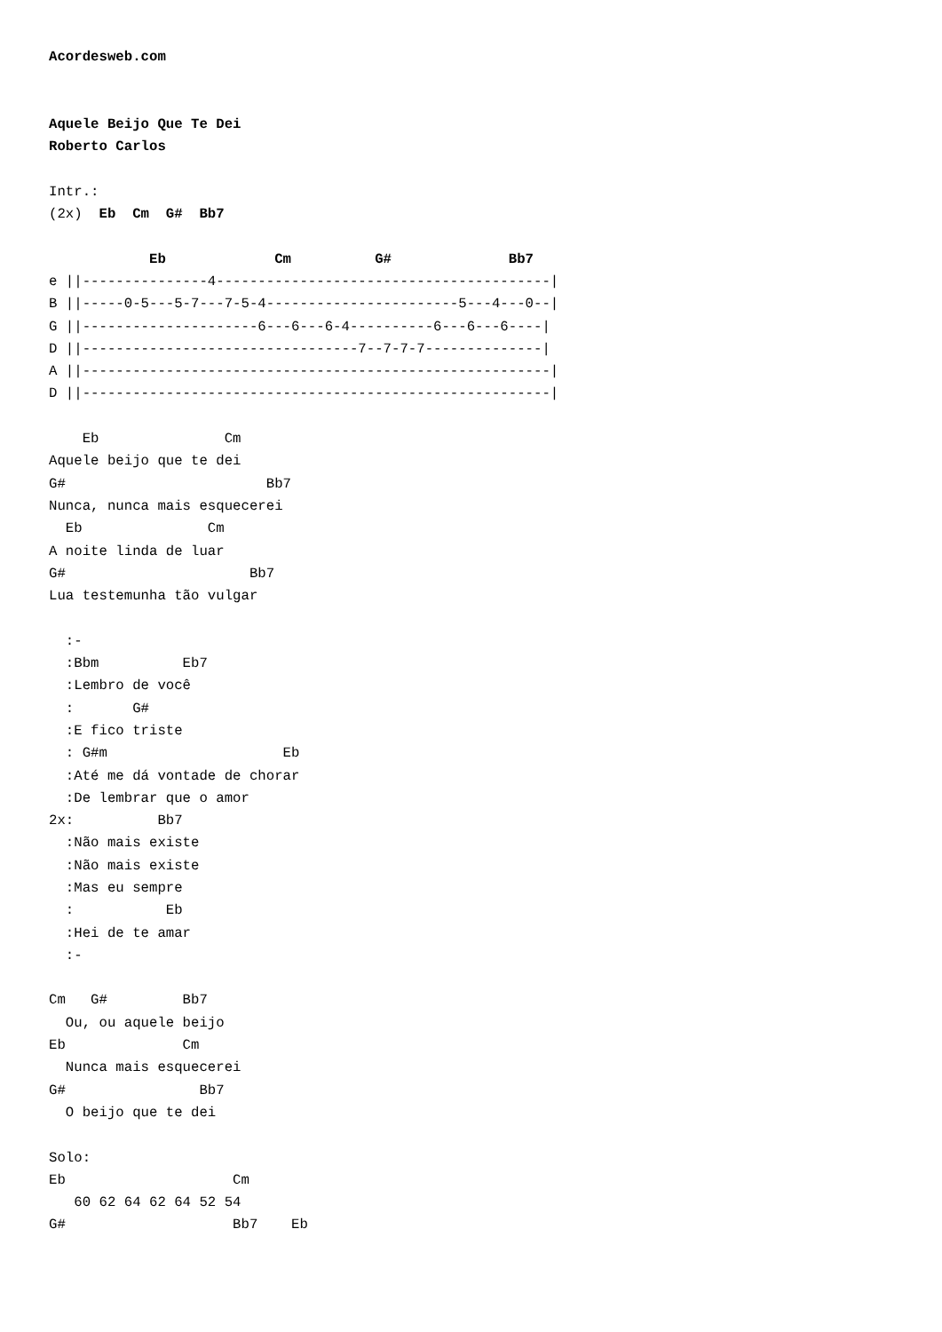Acordesweb.com


Aquele Beijo Que Te Dei
Roberto Carlos

Intr.:
(2x)  Eb  Cm  G#  Bb7

            Eb             Cm          G#              Bb7
e ||---------------4----------------------------------------|
B ||-----0-5---5-7---7-5-4-----------------------5---4---0--|
G ||---------------------6---6---6-4----------6---6---6----|
D ||---------------------------------7--7-7-7--------------|
A ||--------------------------------------------------------|
D ||--------------------------------------------------------|

    Eb               Cm
Aquele beijo que te dei
G#                        Bb7
Nunca, nunca mais esquecerei
  Eb               Cm
A noite linda de luar
G#                      Bb7
Lua testemunha tão vulgar

  :-
  :Bbm          Eb7
  :Lembro de você
  :       G#
  :E fico triste
  : G#m                     Eb
  :Até me dá vontade de chorar
  :De lembrar que o amor
2x:          Bb7
  :Não mais existe
  :Não mais existe
  :Mas eu sempre
  :           Eb
  :Hei de te amar
  :-

Cm   G#         Bb7
  Ou, ou aquele beijo
Eb              Cm
  Nunca mais esquecerei
G#                Bb7
  O beijo que te dei

Solo:
Eb                    Cm
   60 62 64 62 64 52 54
G#                    Bb7    Eb